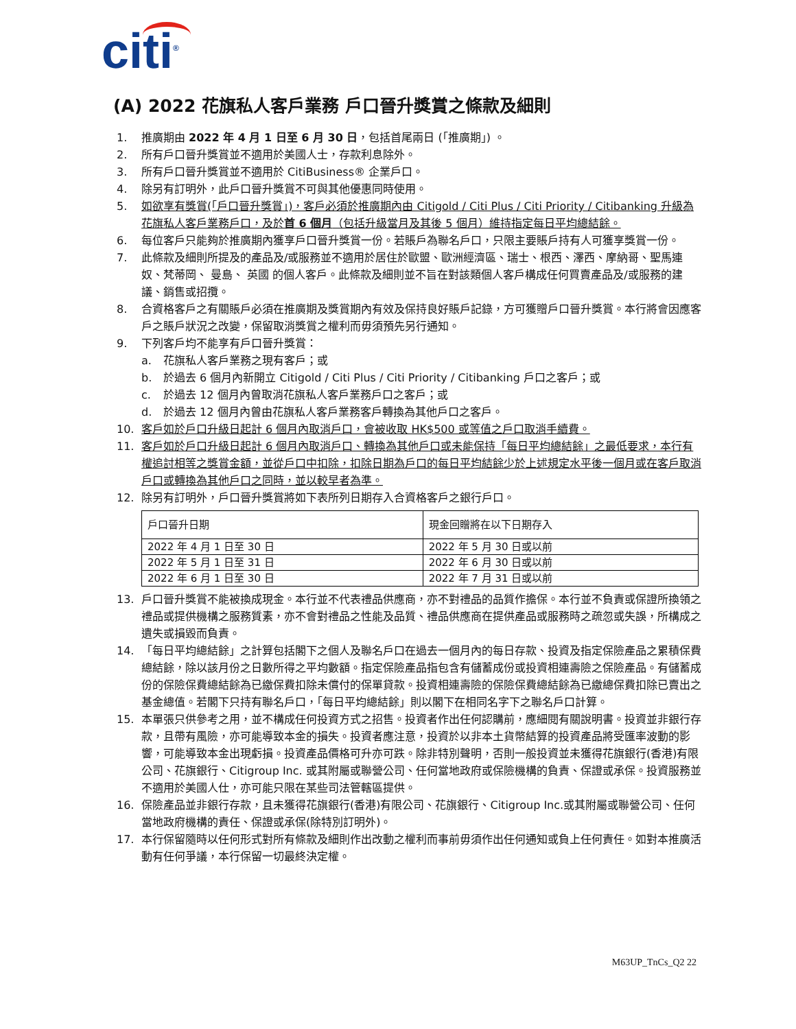citi<sup>®</sup>
(A) 2022 花旗私人客戶業務 戶口晉升獎賞之條款及細則
1. 推廣期由 2022 年 4 月 1 日至 6 月 30 日，包括首尾兩日 (「推廣期」) 。
2. 所有戶口晉升獎賞並不適用於美國人士，存款利息除外。
3. 所有戶口晉升獎賞並不適用於 CitiBusiness® 企業戶口。
4. 除另有訂明外，此戶口晉升獎賞不可與其他優惠同時使用。
5. 如欲享有獎賞(「戶口晉升獎賞」)，客戶必須於推廣期內由 Citigold / Citi Plus / Citi Priority / Citibanking 升級為花旗私人客戶業務戶口，及於首 6 個月（包括升級當月及其後 5 個月）維持指定每日平均總結餘。
6. 每位客戶只能夠於推廣期內獲享戶口晉升獎賞一份。若賬戶為聯名戶口，只限主要賬戶持有人可獲享獎賞一份。
7. 此條款及細則所提及的產品及/或服務並不適用於居住於歐盟、歐洲經濟區、瑞士、根西、澤西、摩納哥、聖馬連奴、梵蒂岡、 曼島、 英國 的個人客戶。此條款及細則並不旨在對該類個人客戶構成任何買賣產品及/或服務的建議、銷售或招攬。
8. 合資格客戶之有關賬戶必須在推廣期及獎賞期內有效及保持良好賬戶記錄，方可獲贈戶口晉升獎賞。本行將會因應客戶之賬戶狀況之改變，保留取消獎賞之權利而毋須預先另行通知。
9. 下列客戶均不能享有戶口晉升獎賞：
a. 花旗私人客戶業務之現有客戶；或
b. 於過去 6 個月內新開立 Citigold / Citi Plus / Citi Priority / Citibanking 戶口之客戶；或
c. 於過去 12 個月內曾取消花旗私人客戶業務戶口之客戶；或
d. 於過去 12 個月內曾由花旗私人客戶業務客戶轉換為其他戶口之客戶。
10. 客戶如於戶口升級日起計 6 個月內取消戶口，會被收取 HK$500 或等值之戶口取消手續費。
11. 客戶如於戶口升級日起計 6 個月內取消戶口、轉換為其他戶口或未能保持「每日平均總結餘」之最低要求，本行有權追討相等之獎賞金額，並從戶口中扣除，扣除日期為戶口的每日平均結餘少於上述規定水平後一個月或在客戶取消戶口或轉換為其他戶口之同時，並以較早者為準。
12. 除另有訂明外，戶口晉升獎賞將如下表所列日期存入合資格客戶之銀行戶口。
| 戶口晉升日期 | 現金回贈將在以下日期存入 |
| 2022 年 4 月 1 日至 30 日 | 2022 年 5 月 30 日或以前 |
| 2022 年 5 月 1 日至 31 日 | 2022 年 6 月 30 日或以前 |
| 2022 年 6 月 1 日至 30 日 | 2022 年 7 月 31 日或以前 |
13. 戶口晉升獎賞不能被換成現金。本行並不代表禮品供應商，亦不對禮品的品質作擔保。本行並不負責或保證所換領之禮品或提供機構之服務質素，亦不會對禮品之性能及品質、禮品供應商在提供產品或服務時之疏忽或失誤，所構成之遺失或損毀而負責。
14. 「每日平均總結餘」之計算包括閣下之個人及聯名戶口在過去一個月內的每日存款、投資及指定保險產品之累積保費總結餘，除以該月份之日數所得之平均數額。指定保險產品指包含有儲蓄成份或投資相連壽險之保險產品。有儲蓄成份的保險保費總結餘為已繳保費扣除未償付的保單貸款。投資相連壽險的保險保費總結餘為已繳總保費扣除已賣出之基金總值。若閣下只持有聯名戶口，「每日平均總結餘」則以閣下在相同名字下之聯名戶口計算。
15. 本單張只供參考之用，並不構成任何投資方式之招售。投資者作出任何認購前，應細閱有關說明書。投資並非銀行存款，且帶有風險，亦可能導致本金的損失。投資者應注意，投資於以非本土貨幣結算的投資產品將受匯率波動的影響，可能導致本金出現虧損。投資產品價格可升亦可跌。除非特別聲明，否則一般投資並未獲得花旗銀行(香港)有限公司、花旗銀行、Citigroup Inc. 或其附屬或聯營公司、任何當地政府或保險機構的負責、保證或承保。投資服務並不適用於美國人仕，亦可能只限在某些司法管轄區提供。
16. 保險產品並非銀行存款，且未獲得花旗銀行(香港)有限公司、花旗銀行、Citigroup Inc.或其附屬或聯營公司、任何當地政府機構的責任、保證或承保(除特別訂明外)。
17. 本行保留隨時以任何形式對所有條款及細則作出改動之權利而事前毋須作出任何通知或負上任何責任。如對本推廣活動有任何爭議，本行保留一切最終決定權。
M63UP_TnCs_Q2 22